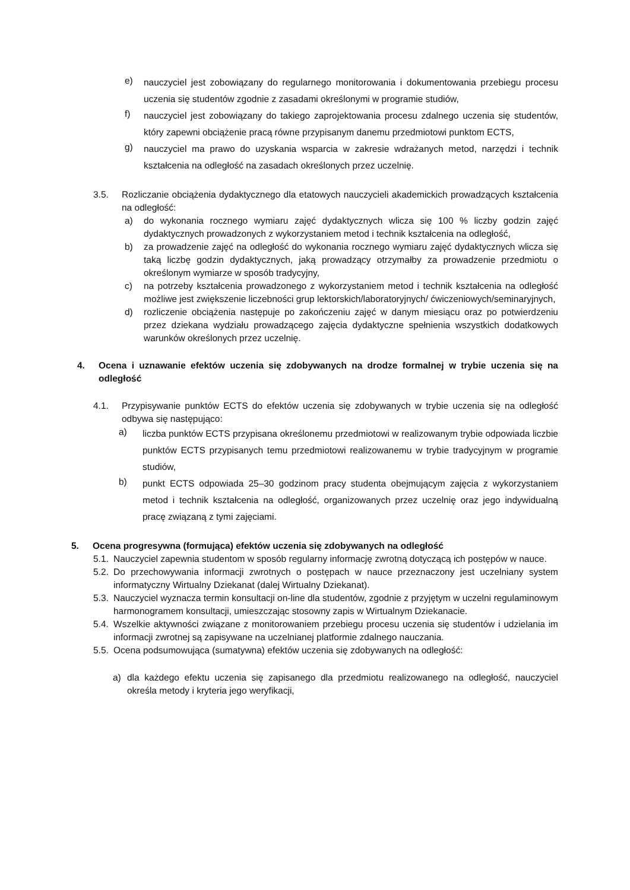e) nauczyciel jest zobowiązany do regularnego monitorowania i dokumentowania przebiegu procesu uczenia się studentów zgodnie z zasadami określonymi w programie studiów,
f) nauczyciel jest zobowiązany do takiego zaprojektowania procesu zdalnego uczenia się studentów, który zapewni obciążenie pracą równe przypisanym danemu przedmiotowi punktom ECTS,
g) nauczyciel ma prawo do uzyskania wsparcia w zakresie wdrażanych metod, narzędzi i technik kształcenia na odległość na zasadach określonych przez uczelnię.
3.5. Rozliczanie obciążenia dydaktycznego dla etatowych nauczycieli akademickich prowadzących kształcenia na odległość:
a) do wykonania rocznego wymiaru zajęć dydaktycznych wlicza się 100 % liczby godzin zajęć dydaktycznych prowadzonych z wykorzystaniem metod i technik kształcenia na odległość,
b) za prowadzenie zajęć na odległość do wykonania rocznego wymiaru zajęć dydaktycznych wlicza się taką liczbę godzin dydaktycznych, jaką prowadzący otrzymałby za prowadzenie przedmiotu o określonym wymiarze w sposób tradycyjny,
c) na potrzeby kształcenia prowadzonego z wykorzystaniem metod i technik kształcenia na odległość możliwe jest zwiększenie liczebności grup lektorskich/laboratoryjnych/ ćwiczeniowych/seminaryjnych,
d) rozliczenie obciążenia następuje po zakończeniu zajęć w danym miesiącu oraz po potwierdzeniu przez dziekana wydziału prowadzącego zajęcia dydaktyczne spełnienia wszystkich dodatkowych warunków określonych przez uczelnię.
4. Ocena i uznawanie efektów uczenia się zdobywanych na drodze formalnej w trybie uczenia się na odległość
4.1. Przypisywanie punktów ECTS do efektów uczenia się zdobywanych w trybie uczenia się na odległość odbywa się następująco:
a) liczba punktów ECTS przypisana określonemu przedmiotowi w realizowanym trybie odpowiada liczbie punktów ECTS przypisanych temu przedmiotowi realizowanemu w trybie tradycyjnym w programie studiów,
b) punkt ECTS odpowiada 25–30 godzinom pracy studenta obejmującym zajęcia z wykorzystaniem metod i technik kształcenia na odległość, organizowanych przez uczelnię oraz jego indywidualną pracę związaną z tymi zajęciami.
5. Ocena progresywna (formująca) efektów uczenia się zdobywanych na odległość
5.1. Nauczyciel zapewnia studentom w sposób regularny informację zwrotną dotyczącą ich postępów w nauce.
5.2. Do przechowywania informacji zwrotnych o postępach w nauce przeznaczony jest uczelniany system informatyczny Wirtualny Dziekanat (dalej Wirtualny Dziekanat).
5.3. Nauczyciel wyznacza termin konsultacji on-line dla studentów, zgodnie z przyjętym w uczelni regulaminowym harmonogramem konsultacji, umieszczając stosowny zapis w Wirtualnym Dziekanacie.
5.4. Wszelkie aktywności związane z monitorowaniem przebiegu procesu uczenia się studentów i udzielania im informacji zwrotnej są zapisywane na uczelnianej platformie zdalnego nauczania.
5.5. Ocena podsumowująca (sumatywna) efektów uczenia się zdobywanych na odległość:
a) dla każdego efektu uczenia się zapisanego dla przedmiotu realizowanego na odległość, nauczyciel określa metody i kryteria jego weryfikacji,